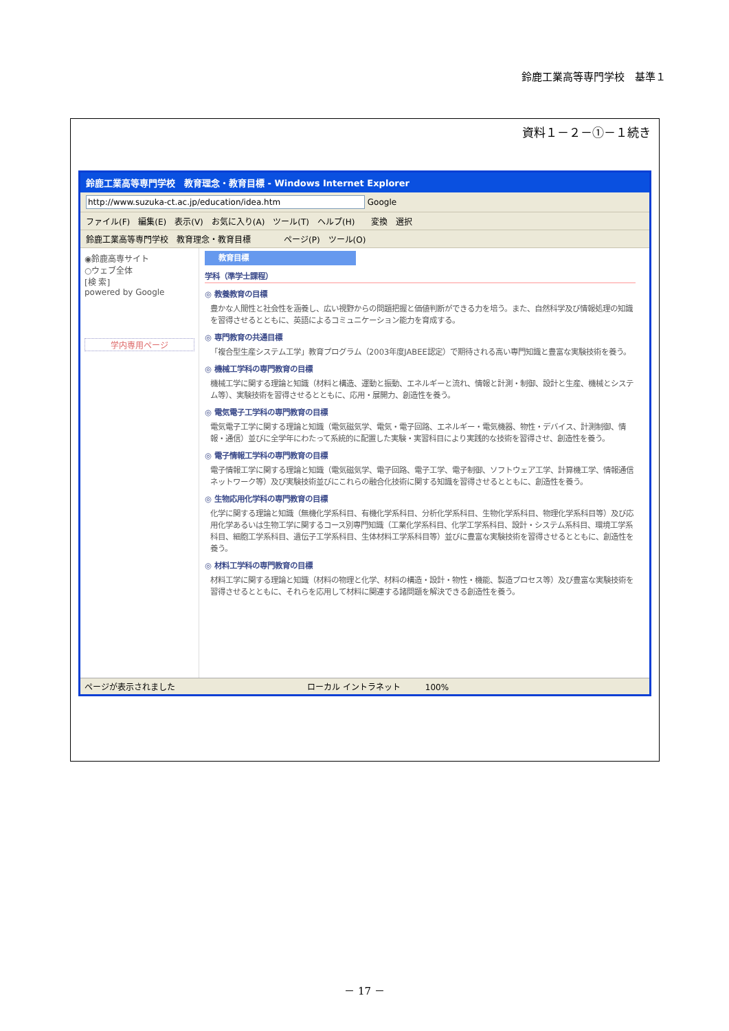鈴鹿工業高等専門学校　基準１
資料１－２－①－１続き
鈴鹿工業高等専門学校　教育理念・教育目標 - Windows Internet Explorer
http://www.suzuka-ct.ac.jp/education/idea.htm Google
ファイル(F)　編集(E)　表示(V)　お気に入り(A)　ツール(T)　ヘルプ(H)　　変換　選択
鈴鹿工業高等専門学校　教育理念・教育目標　　　　ページ(P)　ツール(O)
◉鈴鹿高専サイト
○ウェブ全体
[検 索]
powered by Google
学内専用ページ
教育目標
学科（準学士課程）
◎ 教養教育の目標
豊かな人間性と社会性を涵養し、広い視野からの問題把握と価値判断ができる力を培う。また、自然科学及び情報処理の知識を習得させるとともに、英語によるコミュニケーション能力を育成する。
◎ 専門教育の共通目標
「複合型生産システム工学」教育プログラム（2003年度JABEE認定）で期待される高い専門知識と豊富な実験技術を養う。
◎ 機械工学科の専門教育の目標
機械工学に関する理論と知識（材料と構造、運動と振動、エネルギーと流れ、情報と計測・制御、設計と生産、機械とシステム等）、実験技術を習得させるとともに、応用・展開力、創造性を養う。
◎ 電気電子工学科の専門教育の目標
電気電子工学に関する理論と知識（電気磁気学、電気・電子回路、エネルギー・電気機器、物性・デバイス、計測制御、情報・通信）並びに全学年にわたって系統的に配置した実験・実習科目により実践的な技術を習得させ、創造性を養う。
◎ 電子情報工学科の専門教育の目標
電子情報工学に関する理論と知識（電気磁気学、電子回路、電子工学、電子制御、ソフトウェア工学、計算機工学、情報通信ネットワーク等）及び実験技術並びにこれらの融合化技術に関する知識を習得させるとともに、創造性を養う。
◎ 生物応用化学科の専門教育の目標
化学に関する理論と知識（無機化学系科目、有機化学系科目、分析化学系科目、生物化学系科目、物理化学系科目等）及び応用化学あるいは生物工学に関するコース別専門知識（工業化学系科目、化学工学系科目、設計・システム系科目、環境工学系科目、細胞工学系科目、遺伝子工学系科目、生体材料工学系科目等）並びに豊富な実験技術を習得させるとともに、創造性を養う。
◎ 材料工学科の専門教育の目標
材料工学に関する理論と知識（材料の物理と化学、材料の構造・設計・物性・機能、製造プロセス等）及び豊富な実験技術を習得させるとともに、それらを応用して材料に関連する諸問題を解決できる創造性を養う。
ページが表示されました　　　　　　　　　　　　　　　　ローカル イントラネット　　　100%
－ 17 －